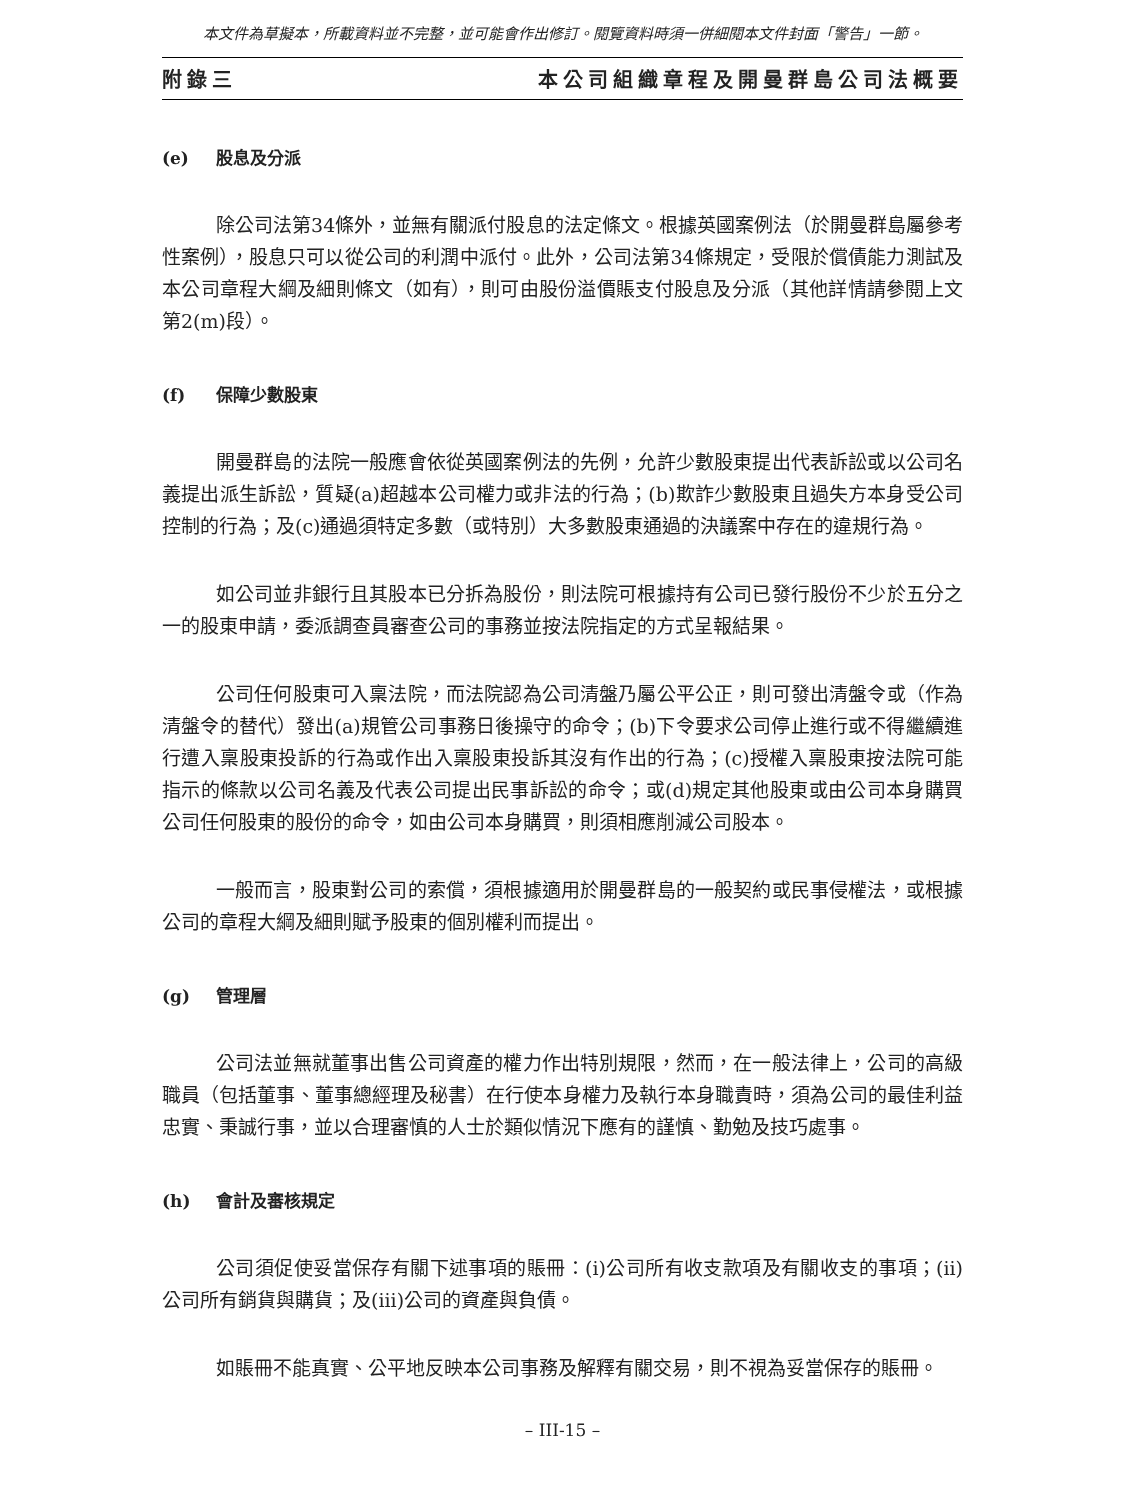本文件為草擬本，所載資料並不完整，並可能會作出修訂。閱覽資料時須一併細閱本文件封面「警告」一節。
附錄三 本公司組織章程及開曼群島公司法概要
(e) 股息及分派
除公司法第34條外，並無有關派付股息的法定條文。根據英國案例法（於開曼群島屬參考性案例），股息只可以從公司的利潤中派付。此外，公司法第34條規定，受限於償債能力測試及本公司章程大綱及細則條文（如有），則可由股份溢價賬支付股息及分派（其他詳情請參閱上文第2(m)段）。
(f) 保障少數股東
開曼群島的法院一般應會依從英國案例法的先例，允許少數股東提出代表訴訟或以公司名義提出派生訴訟，質疑(a)超越本公司權力或非法的行為；(b)欺詐少數股東且過失方本身受公司控制的行為；及(c)通過須特定多數（或特別）大多數股東通過的決議案中存在的違規行為。
如公司並非銀行且其股本已分拆為股份，則法院可根據持有公司已發行股份不少於五分之一的股東申請，委派調查員審查公司的事務並按法院指定的方式呈報結果。
公司任何股東可入稟法院，而法院認為公司清盤乃屬公平公正，則可發出清盤令或（作為清盤令的替代）發出(a)規管公司事務日後操守的命令；(b)下令要求公司停止進行或不得繼續進行遭入稟股東投訴的行為或作出入稟股東投訴其沒有作出的行為；(c)授權入稟股東按法院可能指示的條款以公司名義及代表公司提出民事訴訟的命令；或(d)規定其他股東或由公司本身購買公司任何股東的股份的命令，如由公司本身購買，則須相應削減公司股本。
一般而言，股東對公司的索償，須根據適用於開曼群島的一般契約或民事侵權法，或根據公司的章程大綱及細則賦予股東的個別權利而提出。
(g) 管理層
公司法並無就董事出售公司資產的權力作出特別規限，然而，在一般法律上，公司的高級職員（包括董事、董事總經理及秘書）在行使本身權力及執行本身職責時，須為公司的最佳利益忠實、秉誠行事，並以合理審慎的人士於類似情況下應有的謹慎、勤勉及技巧處事。
(h) 會計及審核規定
公司須促使妥當保存有關下述事項的賬冊：(i)公司所有收支款項及有關收支的事項；(ii)公司所有銷貨與購貨；及(iii)公司的資產與負債。
如賬冊不能真實、公平地反映本公司事務及解釋有關交易，則不視為妥當保存的賬冊。
– III-15 –